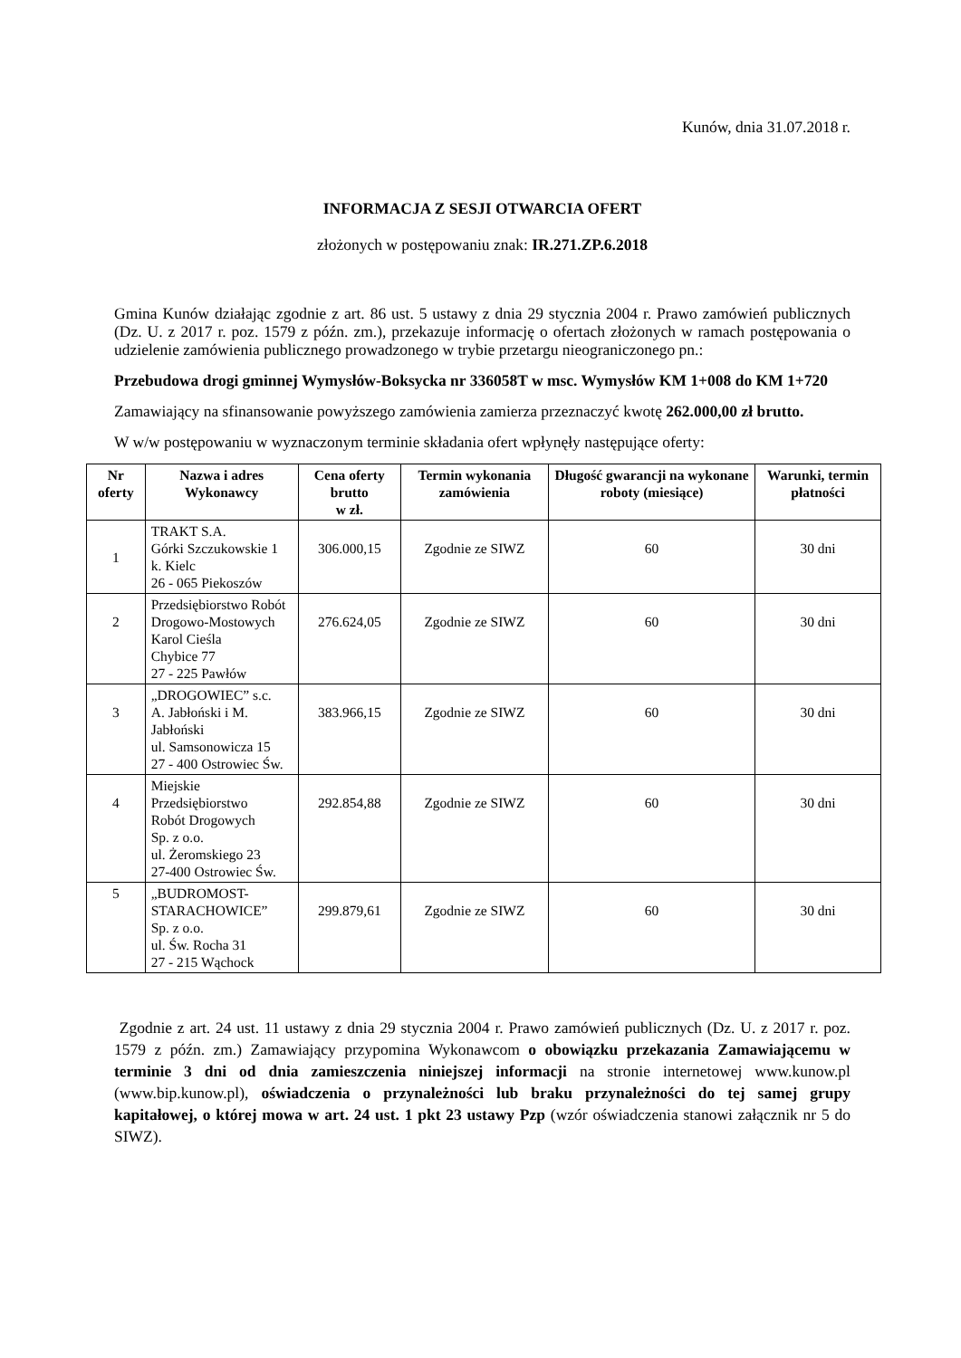Kunów, dnia 31.07.2018 r.
INFORMACJA Z SESJI OTWARCIA OFERT
złożonych w postępowaniu znak: IR.271.ZP.6.2018
Gmina Kunów działając zgodnie z art. 86 ust. 5 ustawy z dnia 29 stycznia 2004 r. Prawo zamówień publicznych (Dz. U. z 2017 r. poz. 1579 z późn. zm.), przekazuje informację o ofertach złożonych w ramach postępowania o udzielenie zamówienia publicznego prowadzonego w trybie przetargu nieograniczonego pn.:
Przebudowa drogi gminnej Wymysłów-Boksycka nr 336058T w msc. Wymysłów KM 1+008 do KM 1+720
Zamawiający na sfinansowanie powyższego zamówienia zamierza przeznaczyć kwotę 262.000,00 zł brutto.
W w/w postępowaniu w wyznaczonym terminie składania ofert wpłynęły następujące oferty:
| Nr oferty | Nazwa i adres Wykonawcy | Cena oferty brutto w zł. | Termin wykonania zamówienia | Długość gwarancji na wykonane roboty (miesiące) | Warunki, termin płatności |
| --- | --- | --- | --- | --- | --- |
| 1 | TRAKT S.A. Górki Szczukowskie 1 k. Kielc 26 - 065 Piekoszów | 306.000,15 | Zgodnie ze SIWZ | 60 | 30 dni |
| 2 | Przedsiębiorstwo Robót Drogowo-Mostowych Karol Cieśla Chybice 77 27 - 225 Pawłów | 276.624,05 | Zgodnie ze SIWZ | 60 | 30 dni |
| 3 | „DROGOWIEC” s.c. A. Jabłoński i M. Jabłoński ul. Samsonowicza 15 27 - 400 Ostrowiec Św. | 383.966,15 | Zgodnie ze SIWZ | 60 | 30 dni |
| 4 | Miejskie Przedsiębiorstwo Robót Drogowych Sp. z o.o. ul. Żeromskiego 23 27-400 Ostrowiec Św. | 292.854,88 | Zgodnie ze SIWZ | 60 | 30 dni |
| 5 | „BUDROMOST- STARACHOWICE” Sp. z o.o. ul. Św. Rocha 31 27 - 215 Wąchock | 299.879,61 | Zgodnie ze SIWZ | 60 | 30 dni |
Zgodnie z art. 24 ust. 11 ustawy z dnia 29 stycznia 2004 r. Prawo zamówień publicznych (Dz. U. z 2017 r. poz. 1579 z późn. zm.) Zamawiający przypomina Wykonawcom o obowiązku przekazania Zamawiającemu w terminie 3 dni od dnia zamieszczenia niniejszej informacji na stronie internetowej www.kunow.pl (www.bip.kunow.pl), oświadczenia o przynależności lub braku przynależności do tej samej grupy kapitałowej, o której mowa w art. 24 ust. 1 pkt 23 ustawy Pzp (wzór oświadczenia stanowi załącznik nr 5 do SIWZ).